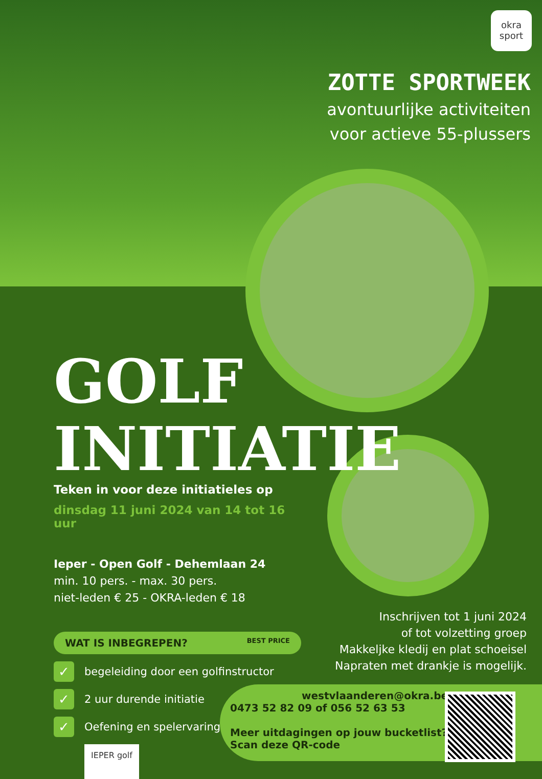okra
sport
ZOTTE SPORTWEEK
avontuurlijke activiteiten
voor actieve 55-plussers
GOLF
INITIATIE
Teken in voor deze initiatieles op
dinsdag 11 juni 2024 van 14 tot 16 uur
Ieper - Open Golf - Dehemlaan 24
min. 10 pers. - max. 30 pers.
niet-leden € 25 - OKRA-leden € 18
WAT IS INBEGREPEN? BEST PRICE
✓ begeleiding door een golfinstructor
✓ 2 uur durende initiatie
✓ Oefening en spelervaring
IEPER golf
Inschrijven tot 1 juni 2024
of tot volzetting groep
Makkeljke kledij en plat schoeisel
Napraten met drankje is mogelijk.
westvlaanderen@okra.be
0473 52 82 09 of 056 52 63 53
Meer uitdagingen op jouw bucketlist?
Scan deze QR-code